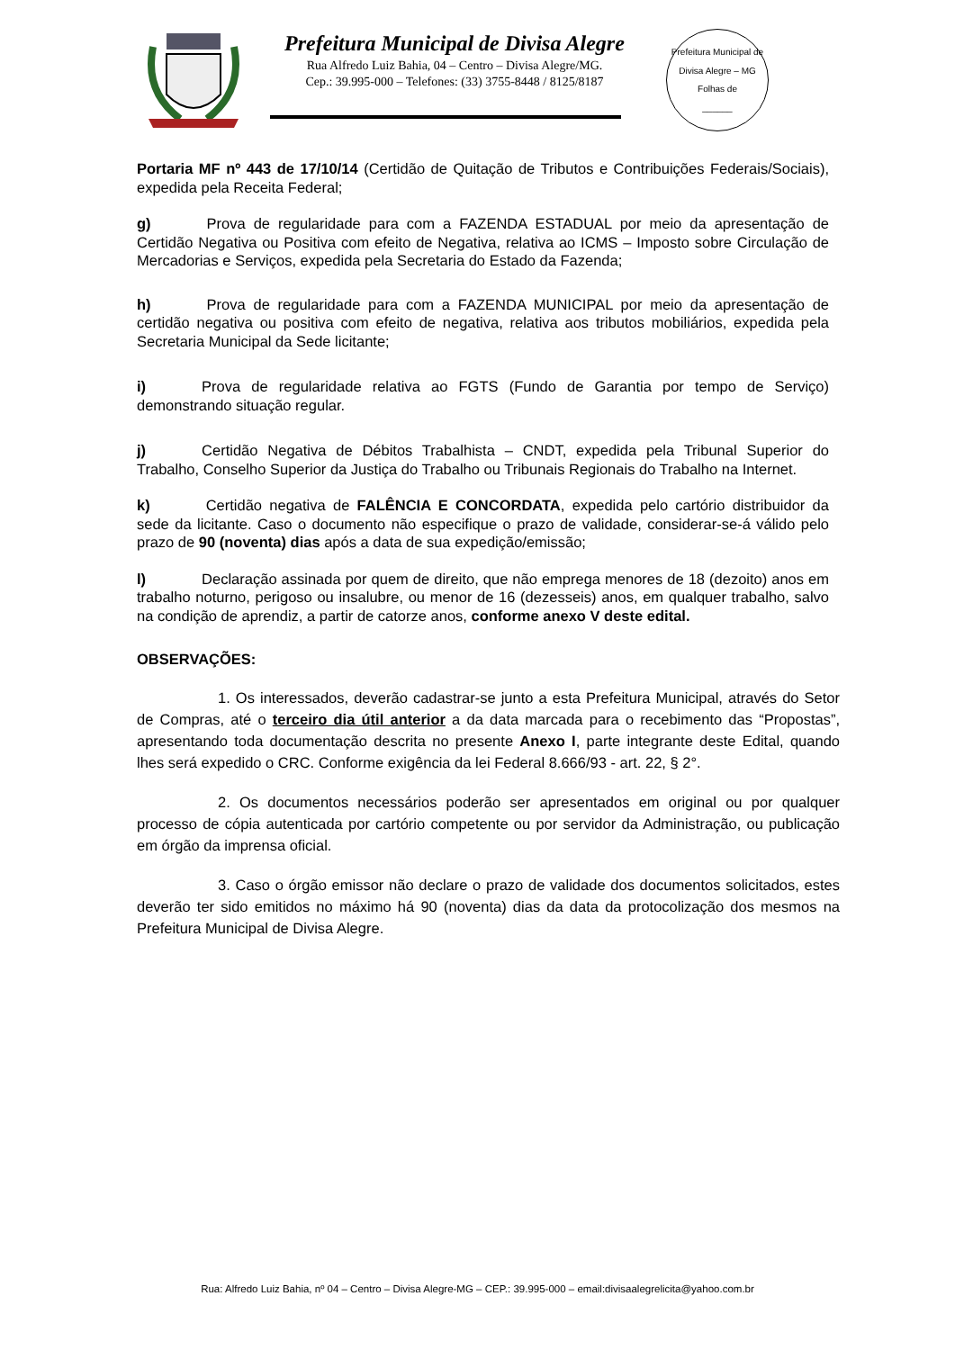Prefeitura Municipal de Divisa Alegre
Rua Alfredo Luiz Bahia, 04 – Centro – Divisa Alegre/MG.
Cep.: 39.995-000 – Telefones: (33) 3755-8448 / 8125/8187
Prefeitura Municipal de Divisa Alegre – MG
Folhas de
______
Portaria MF nº 443 de 17/10/14 (Certidão de Quitação de Tributos e Contribuições Federais/Sociais), expedida pela Receita Federal;
g) Prova de regularidade para com a FAZENDA ESTADUAL por meio da apresentação de Certidão Negativa ou Positiva com efeito de Negativa, relativa ao ICMS – Imposto sobre Circulação de Mercadorias e Serviços, expedida pela Secretaria do Estado da Fazenda;
h) Prova de regularidade para com a FAZENDA MUNICIPAL por meio da apresentação de certidão negativa ou positiva com efeito de negativa, relativa aos tributos mobiliários, expedida pela Secretaria Municipal da Sede licitante;
i) Prova de regularidade relativa ao FGTS (Fundo de Garantia por tempo de Serviço) demonstrando situação regular.
j) Certidão Negativa de Débitos Trabalhista – CNDT, expedida pela Tribunal Superior do Trabalho, Conselho Superior da Justiça do Trabalho ou Tribunais Regionais do Trabalho na Internet.
k) Certidão negativa de FALÊNCIA E CONCORDATA, expedida pelo cartório distribuidor da sede da licitante. Caso o documento não especifique o prazo de validade, considerar-se-á válido pelo prazo de 90 (noventa) dias após a data de sua expedição/emissão;
l) Declaração assinada por quem de direito, que não emprega menores de 18 (dezoito) anos em trabalho noturno, perigoso ou insalubre, ou menor de 16 (dezesseis) anos, em qualquer trabalho, salvo na condição de aprendiz, a partir de catorze anos, conforme anexo V deste edital.
OBSERVAÇÕES:
1. Os interessados, deverão cadastrar-se junto a esta Prefeitura Municipal, através do Setor de Compras, até o terceiro dia útil anterior a da data marcada para o recebimento das “Propostas”, apresentando toda documentação descrita no presente Anexo I, parte integrante deste Edital, quando lhes será expedido o CRC. Conforme exigência da lei Federal 8.666/93 - art. 22, § 2°.
2. Os documentos necessários poderão ser apresentados em original ou por qualquer processo de cópia autenticada por cartório competente ou por servidor da Administração, ou publicação em órgão da imprensa oficial.
3. Caso o órgão emissor não declare o prazo de validade dos documentos solicitados, estes deverão ter sido emitidos no máximo há 90 (noventa) dias da data da protocolização dos mesmos na Prefeitura Municipal de Divisa Alegre.
Rua: Alfredo Luiz Bahia, nº 04 – Centro – Divisa Alegre-MG – CEP.: 39.995-000 – email:divisaalegrelicita@yahoo.com.br